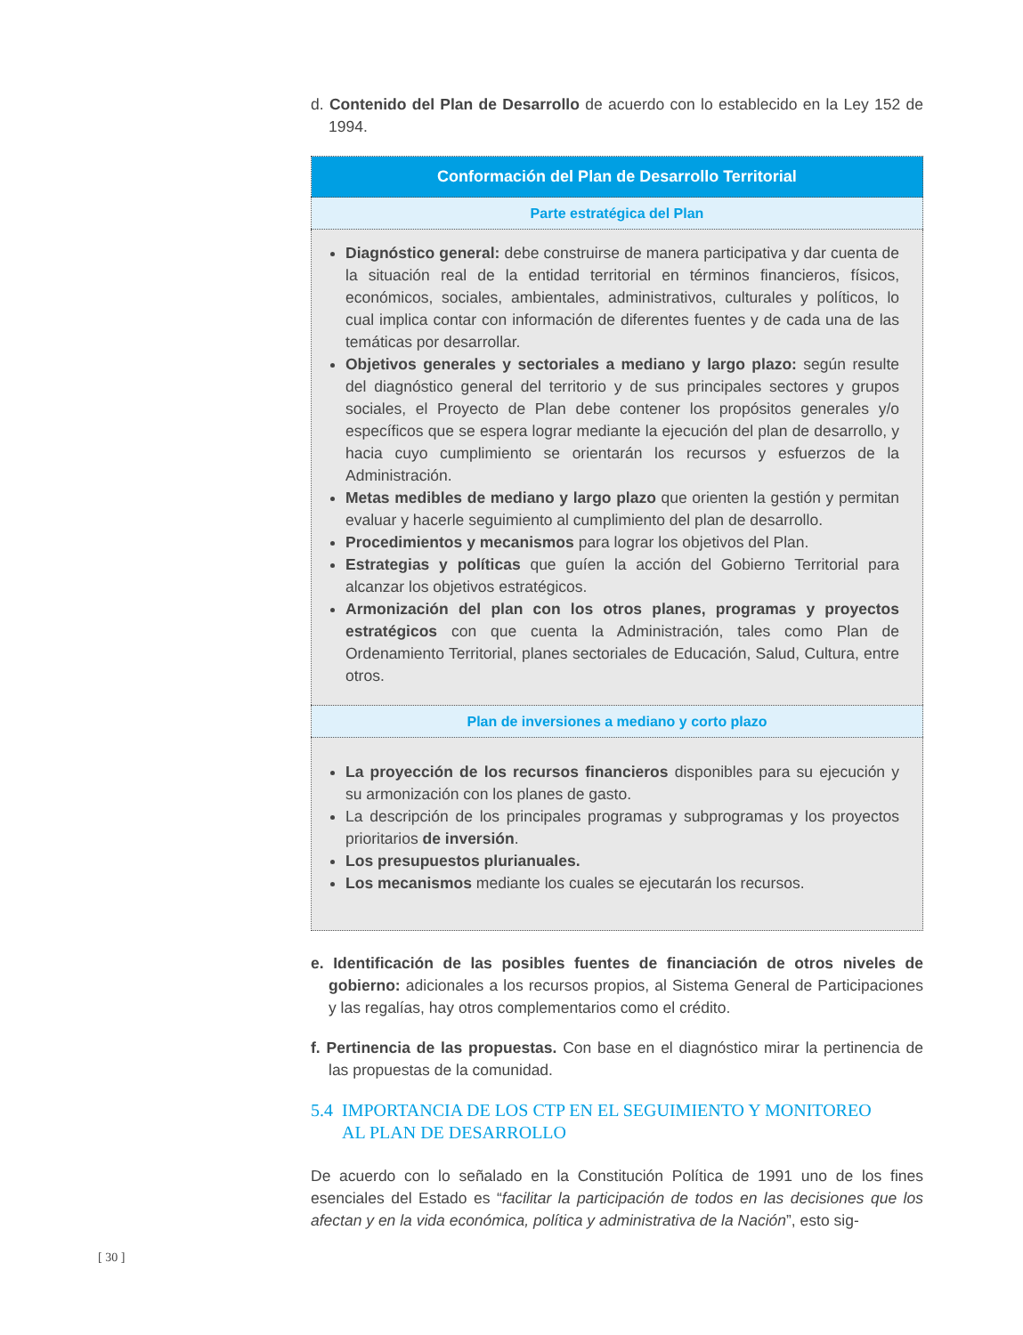d. Contenido del Plan de Desarrollo de acuerdo con lo establecido en la Ley 152 de 1994.
| Conformación del Plan de Desarrollo Territorial |
| --- |
| Parte estratégica del Plan |
| Diagnóstico general: debe construirse de manera participativa y dar cuenta de la situación real de la entidad territorial en términos financieros, físicos, económicos, sociales, ambientales, administrativos, culturales y políticos, lo cual implica contar con información de diferentes fuentes y de cada una de las temáticas por desarrollar. Objetivos generales y sectoriales a mediano y largo plazo: según resulte del diagnóstico general del territorio y de sus principales sectores y grupos sociales, el Proyecto de Plan debe contener los propósitos generales y/o específicos que se espera lograr mediante la ejecución del plan de desarrollo, y hacia cuyo cumplimiento se orientarán los recursos y esfuerzos de la Administración. Metas medibles de mediano y largo plazo que orienten la gestión y permitan evaluar y hacerle seguimiento al cumplimiento del plan de desarrollo. Procedimientos y mecanismos para lograr los objetivos del Plan. Estrategias y políticas que guíen la acción del Gobierno Territorial para alcanzar los objetivos estratégicos. Armonización del plan con los otros planes, programas y proyectos estratégicos con que cuenta la Administración, tales como Plan de Ordenamiento Territorial, planes sectoriales de Educación, Salud, Cultura, entre otros. |
| Plan de inversiones a mediano y corto plazo |
| La proyección de los recursos financieros disponibles para su ejecución y su armonización con los planes de gasto. La descripción de los principales programas y subprogramas y los proyectos prioritarios de inversión . Los presupuestos plurianuales. Los mecanismos mediante los cuales se ejecutarán los recursos. |
e. Identificación de las posibles fuentes de financiación de otros niveles de gobierno: adicionales a los recursos propios, al Sistema General de Participaciones y las regalías, hay otros complementarios como el crédito.
f. Pertinencia de las propuestas. Con base en el diagnóstico mirar la pertinencia de las propuestas de la comunidad.
5.4 IMPORTANCIA DE LOS CTP EN EL SEGUIMIENTO Y MONITOREO
AL PLAN DE DESARROLLO
De acuerdo con lo señalado en la Constitución Política de 1991 uno de los fines esenciales del Estado es “facilitar la participación de todos en las decisiones que los afectan y en la vida económica, política y administrativa de la Nación”, esto sig-
[ 30 ]